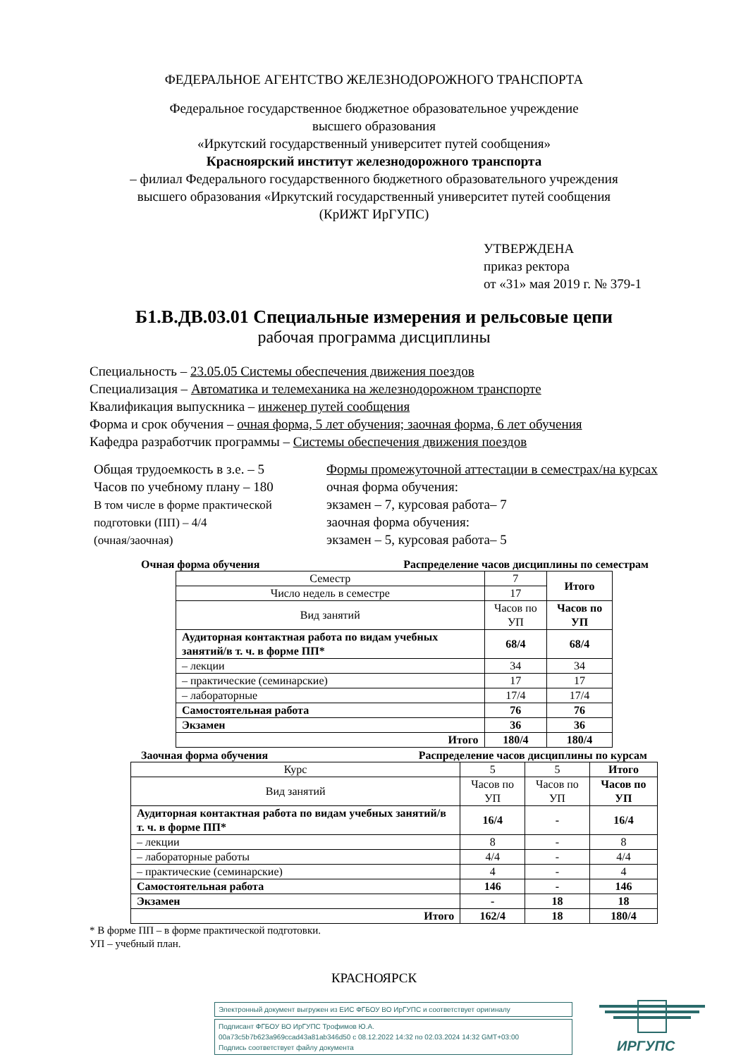ФЕДЕРАЛЬНОЕ АГЕНТСТВО ЖЕЛЕЗНОДОРОЖНОГО ТРАНСПОРТА
Федеральное государственное бюджетное образовательное учреждение
высшего образования
«Иркутский государственный университет путей сообщения»
Красноярский институт железнодорожного транспорта
– филиал Федерального государственного бюджетного образовательного учреждения
высшего образования «Иркутский государственный университет путей сообщения
(КрИЖТ ИрГУПС)
УТВЕРЖДЕНА
приказ ректора
от «31» мая 2019 г. № 379-1
Б1.В.ДВ.03.01 Специальные измерения и рельсовые цепи
рабочая программа дисциплины
Специальность – 23.05.05 Системы обеспечения движения поездов
Специализация – Автоматика и телемеханика на железнодорожном транспорте
Квалификация выпускника – инженер путей сообщения
Форма и срок обучения – очная форма, 5 лет обучения; заочная форма, 6 лет обучения
Кафедра разработчик программы – Системы обеспечения движения поездов
Общая трудоемкость в з.е. – 5
Часов по учебному плану – 180
В том числе в форме практической
подготовки (ПП) – 4/4
(очная/заочная)
Формы промежуточной аттестации в семестрах/на курсах
очная форма обучения:
экзамен – 7, курсовая работа– 7
заочная форма обучения:
экзамен – 5, курсовая работа– 5
Очная форма обучения Распределение часов дисциплины по семестрам
| Семестр | 7 | Итого |
| Число недель в семестре | 17 | |
| Вид занятий | Часов по УП | Часов по УП |
| Аудиторная контактная работа по видам учебных занятий/в т. ч. в форме ПП* | 68/4 | 68/4 |
| – лекции | 34 | 34 |
| – практические (семинарские) | 17 | 17 |
| – лабораторные | 17/4 | 17/4 |
| Самостоятельная работа | 76 | 76 |
| Экзамен | 36 | 36 |
| Итого | 180/4 | 180/4 |
Заочная форма обучения Распределение часов дисциплины по курсам
| Курс | 5 | 5 | Итого |
| Вид занятий | Часов по УП | Часов по УП | Часов по УП |
| Аудиторная контактная работа по видам учебных занятий/в т. ч. в форме ПП* | 16/4 | - | 16/4 |
| – лекции | 8 | - | 8 |
| – лабораторные работы | 4/4 | - | 4/4 |
| – практические (семинарские) | 4 | - | 4 |
| Самостоятельная работа | 146 | - | 146 |
| Экзамен | - | 18 | 18 |
| Итого | 162/4 | 18 | 180/4 |
* В форме ПП – в форме практической подготовки.
УП – учебный план.
КРАСНОЯРСК
Электронный документ выгружен из ЕИС ФГБОУ ВО ИрГУПС и соответствует оригиналу
Подписант ФГБОУ ВО ИрГУПС Трофимов Ю.А.
00a73c5b7b623a969ccad43a81ab346d50 с 08.12.2022 14:32 по 02.03.2024 14:32 GMT+03:00
Подпись соответствует файлу документа
ИРГУПС